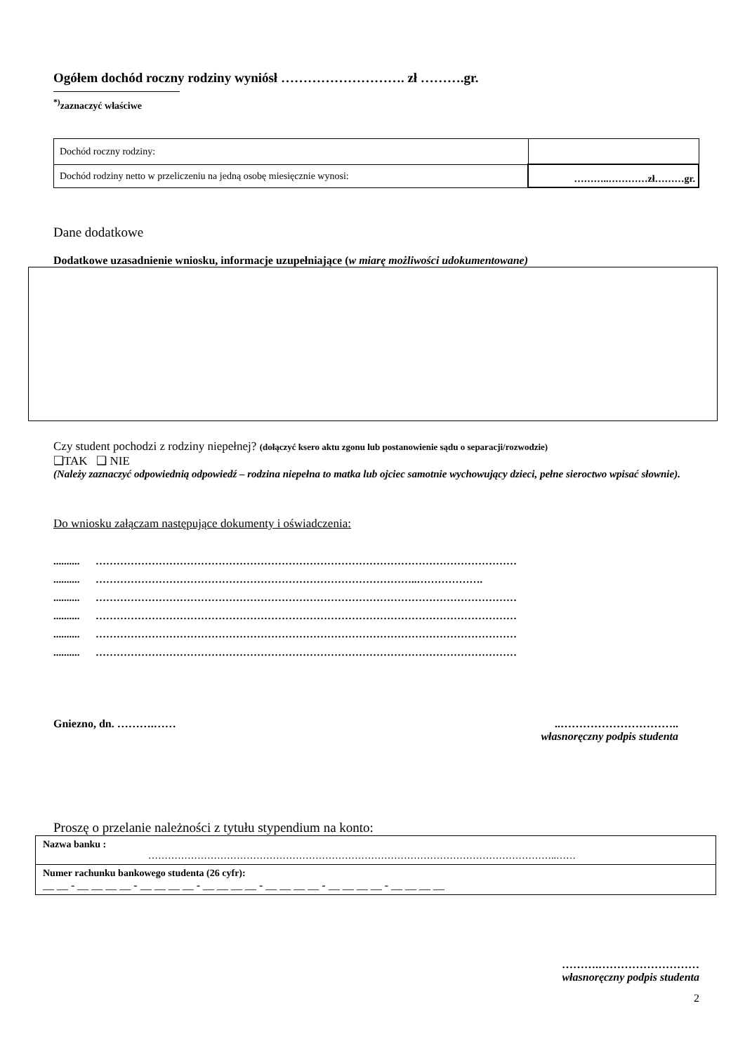Ogółem dochód roczny rodziny wyniósł ………………………. zł ……….gr.
<sup>*)</sup> zaznaczyć właściwe
| Dochód roczny rodziny: | |
| Dochód rodziny netto w przeliczeniu na jedną osobę miesięcznie wynosi: | ………..…………zł………gr. |
Dane dodatkowe
Dodatkowe uzasadnienie wniosku, informacje uzupełniające (w miarę możliwości udokumentowane)
Czy student pochodzi z rodziny niepełnej? (dołączyć ksero aktu zgonu lub postanowienie sądu o separacji/rozwodzie)
❑TAK ❑ NIE
(Należy zaznaczyć odpowiednią odpowiedź – rodzina niepełna to matka lub ojciec samotnie wychowujący dzieci, pełne sieroctwo wpisać słownie).
Do wniosku załączam następujące dokumenty i oświadczenia:
.......... …………………………………………………………………………………………………………
.......... ………………………………………………………………………………..……………….
.......... …………………………………………………………………………………………………………
.......... …………………………………………………………………………………………………………
.......... …………………………………………………………………………………………………………
.......... …………………………………………………………………………………………………………
Gniezno, dn. ……….…… ..…………………………..
własnoręczny podpis studenta
Proszę o przelanie należności z tytułu stypendium na konto:
| Nazwa banku : ……………………………………………………………………………………………………………..…… |
| Numer rachunku bankowego studenta (26 cyfr): __ __ - __ __ __ __ - __ __ __ __ - __ __ __ __ - __ __ __ __ - __ __ __ __ - __ __ __ __ |
……….………………………
własnoręczny podpis studenta
2